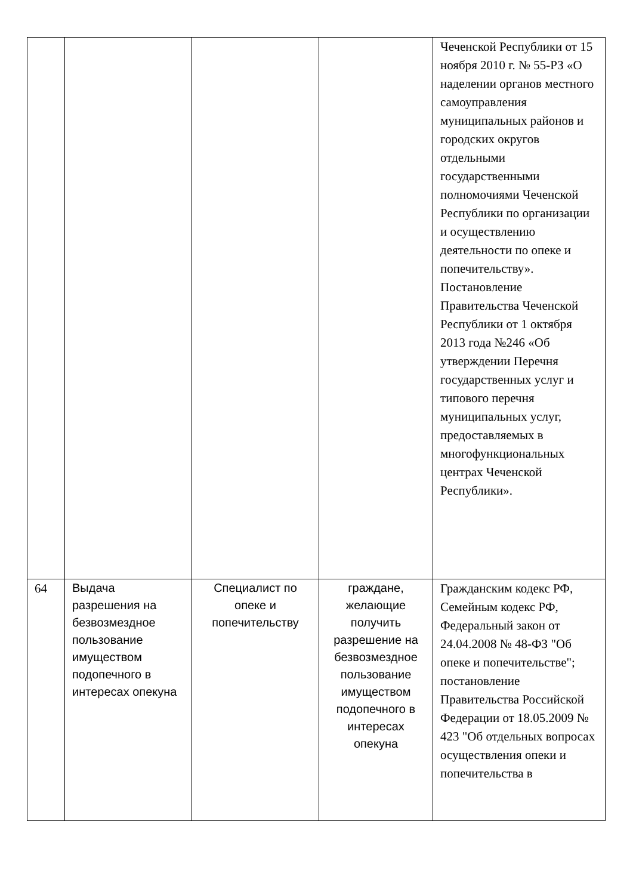| | | | | Чеченской Республики от 15 ноября 2010 г. № 55-РЗ «О наделении органов местного самоуправления муниципальных районов и городских округов отдельными государственными полномочиями Чеченской Республики по организации и осуществлению деятельности по опеке и попечительству». Постановление Правительства Чеченской Республики от 1 октября 2013 года №246 «Об утверждении Перечня государственных услуг и типового перечня муниципальных услуг, предоставляемых в многофункциональных центрах Чеченской Республики». |
| 64 | Выдача разрешения на безвозмездное пользование имуществом подопечного в интересах опекуна | Специалист по опеке и попечительству | граждане, желающие получить разрешение на безвозмездное пользование имуществом подопечного в интересах опекуна | Гражданским кодекс РФ, Семейным кодекс РФ, Федеральный закон от 24.04.2008 № 48-ФЗ "Об опеке и попечительстве"; постановление Правительства Российской Федерации от 18.05.2009 № 423 "Об отдельных вопросах осуществления опеки и попечительства в |